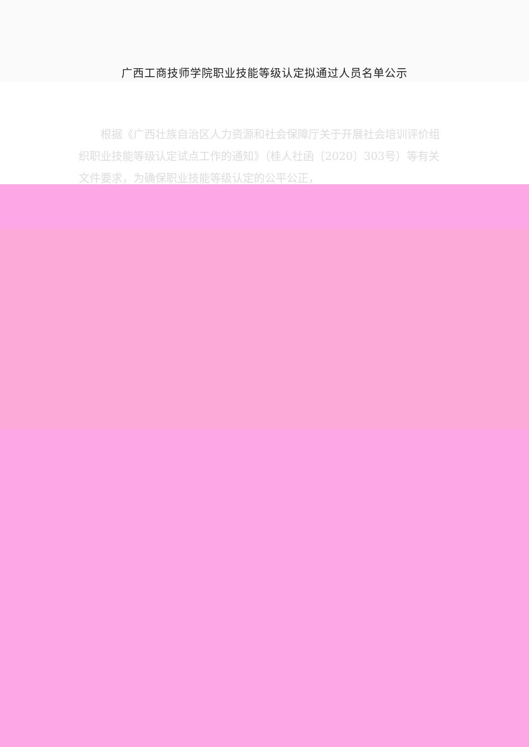广西工商技师学院职业技能等级认定拟通过人员名单公示
根据《广西壮族自治区人力资源和社会保障厅关于开展社会培训评价组织职业技能等级认定试点工作的通知》（桂人社函〔2020〕303号）等有关文件要求，为确保职业技能等级认定的公平公正，